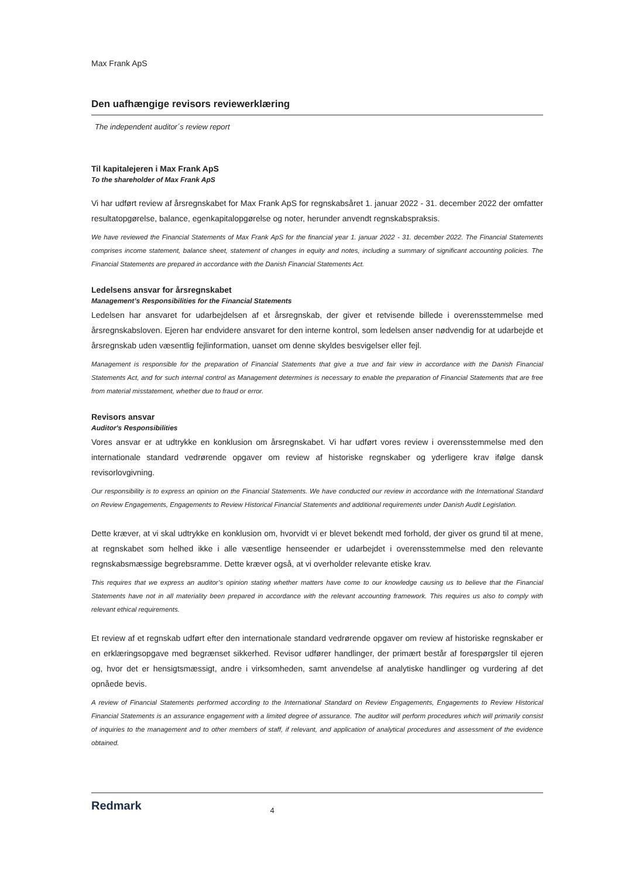Max Frank ApS
Den uafhængige revisors reviewerklæring
The independent auditor´s review report
Til kapitalejeren i Max Frank ApS
To the shareholder of Max Frank ApS
Vi har udført review af årsregnskabet for Max Frank ApS for regnskabsåret 1. januar 2022 - 31. december 2022 der omfatter resultatopgørelse, balance, egenkapitalopgørelse og noter, herunder anvendt regnskabspraksis.
We have reviewed the Financial Statements of Max Frank ApS for the financial year 1. januar 2022 - 31. december 2022. The Financial Statements comprises income statement, balance sheet, statement of changes in equity and notes, including a summary of significant accounting policies. The Financial Statements are prepared in accordance with the Danish Financial Statements Act.
Ledelsens ansvar for årsregnskabet
Management’s Responsibilities for the Financial Statements
Ledelsen har ansvaret for udarbejdelsen af et årsregnskab, der giver et retvisende billede i overensstemmelse med årsregnskabsloven. Ejeren har endvidere ansvaret for den interne kontrol, som ledelsen anser nødvendig for at udarbejde et årsregnskab uden væsentlig fejlinformation, uanset om denne skyldes besvigelser eller fejl.
Management is responsible for the preparation of Financial Statements that give a true and fair view in accordance with the Danish Financial Statements Act, and for such internal control as Management determines is necessary to enable the preparation of Financial Statements that are free from material misstatement, whether due to fraud or error.
Revisors ansvar
Auditor's Responsibilities
Vores ansvar er at udtrykke en konklusion om årsregnskabet. Vi har udført vores review i overensstemmelse med den internationale standard vedrørende opgaver om review af historiske regnskaber og yderligere krav ifølge dansk revisorlovgivning.
Our responsibility is to express an opinion on the Financial Statements. We have conducted our review in accordance with the International Standard on Review Engagements, Engagements to Review Historical Financial Statements and additional requirements under Danish Audit Legislation.
Dette kræver, at vi skal udtrykke en konklusion om, hvorvidt vi er blevet bekendt med forhold, der giver os grund til at mene, at regnskabet som helhed ikke i alle væsentlige henseender er udarbejdet i overensstemmelse med den relevante regnskabsmæssige begrebsramme. Dette kræver også, at vi overholder relevante etiske krav.
This requires that we express an auditor’s opinion stating whether matters have come to our knowledge causing us to believe that the Financial Statements have not in all materiality been prepared in accordance with the relevant accounting framework. This requires us also to comply with relevant ethical requirements.
Et review af et regnskab udført efter den internationale standard vedrørende opgaver om review af historiske regnskaber er en erklæringsopgave med begrænset sikkerhed. Revisor udfører handlinger, der primært består af forespørgsler til ejeren og, hvor det er hensigtsmæssigt, andre i virksomheden, samt anvendelse af analytiske handlinger og vurdering af det opnåede bevis.
A review of Financial Statements performed according to the International Standard on Review Engagements, Engagements to Review Historical Financial Statements is an assurance engagement with a limited degree of assurance. The auditor will perform procedures which will primarily consist of inquiries to the management and to other members of staff, if relevant, and application of analytical procedures and assessment of the evidence obtained.
Redmark 4